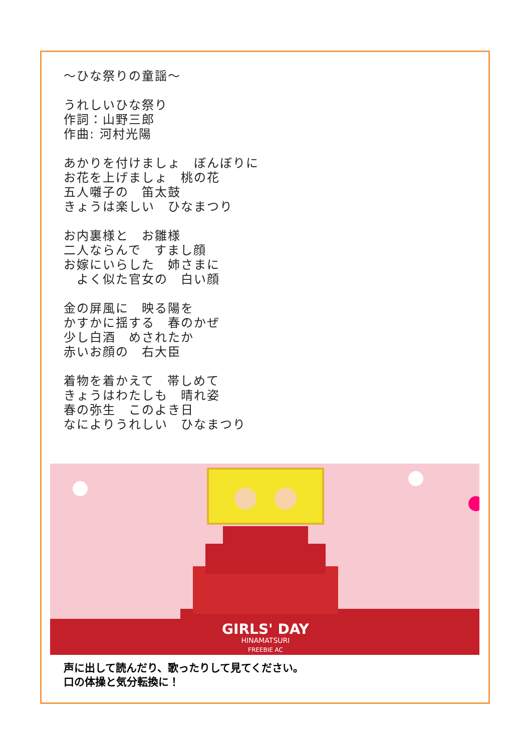～ひな祭りの童謡～
うれしいひな祭り
作詞：山野三郎
作曲: 河村光陽
あかりを付けましょ　ぼんぼりに
お花を上げましょ　桃の花
五人囃子の　笛太鼓
きょうは楽しい　ひなまつり
お内裏様と　お雛様
二人ならんで　すまし顔
お嫁にいらした　姉さまに
　よく似た官女の　白い顔
金の屏風に　映る陽を
かすかに揺する　春のかぜ
少し白酒　めされたか
赤いお顔の　右大臣
着物を着かえて　帯しめて
きょうはわたしも　晴れ姿
春の弥生　このよき日
なによりうれしい　ひなまつり
GIRLS' DAY
HINAMATSURI
FREEBIE AC
声に出して読んだり、歌ったりして見てください。
口の体操と気分転換に！